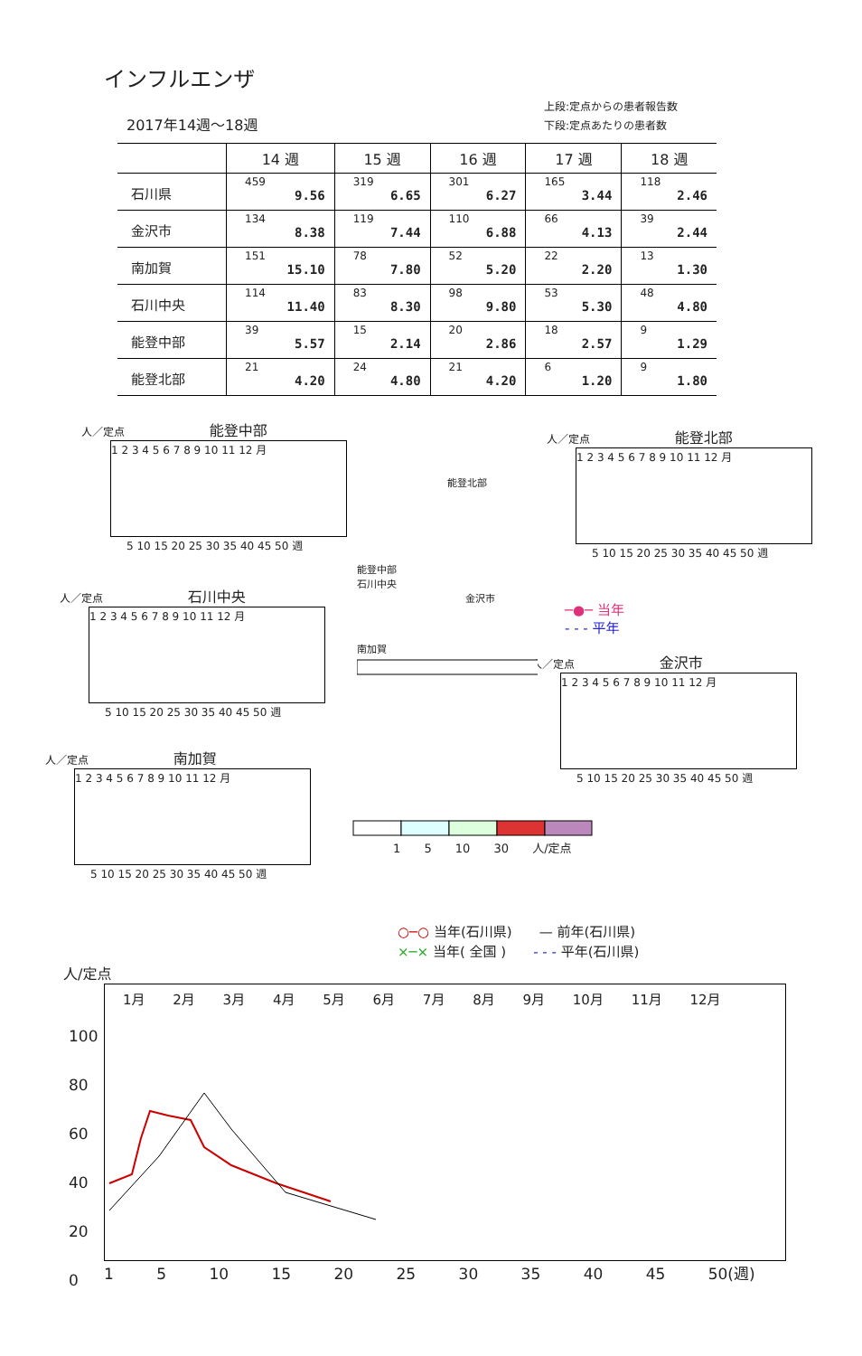インフルエンザ
2017年14週～18週
上段:定点からの患者報告数
下段:定点あたりの患者数
| | 14 週 | 15 週 | 16 週 | 17 週 | 18 週 |
| --- | --- | --- | --- | --- | --- |
| 石川県 | 459 9.56 | 319 6.65 | 301 6.27 | 165 3.44 | 118 2.46 |
| 金沢市 | 134 8.38 | 119 7.44 | 110 6.88 | 66 4.13 | 39 2.44 |
| 南加賀 | 151 15.10 | 78 7.80 | 52 5.20 | 22 2.20 | 13 1.30 |
| 石川中央 | 114 11.40 | 83 8.30 | 98 9.80 | 53 5.30 | 48 4.80 |
| 能登中部 | 39 5.57 | 15 2.14 | 20 2.86 | 18 2.57 | 9 1.29 |
| 能登北部 | 21 4.20 | 24 4.80 | 21 4.20 | 6 1.20 | 9 1.80 |
人／定点 能登中部
1 2 3 4 5 6 7 8 9 10 11 12 月
5 10 15 20 25 30 35 40 45 50 週
人／定点 能登北部
1 2 3 4 5 6 7 8 9 10 11 12 月
5 10 15 20 25 30 35 40 45 50 週
人／定点 石川中央
1 2 3 4 5 6 7 8 9 10 11 12 月
5 10 15 20 25 30 35 40 45 50 週
人／定点 金沢市
1 2 3 4 5 6 7 8 9 10 11 12 月
5 10 15 20 25 30 35 40 45 50 週
人／定点 南加賀
1 2 3 4 5 6 7 8 9 10 11 12 月
5 10 15 20 25 30 35 40 45 50 週
能登北部
能登中部
石川中央
金沢市
南加賀
─●─ 当年
- - - 平年
1 5 10 30 人/定点
○─○ 当年(石川県)　　— 前年(石川県)
×─× 当年( 全国 )　　- - - 平年(石川県)
人/定点
1月 2月 3月 4月 5月 6月 7月 8月 9月 10月 11月 12月
100
80
60
40
20
0
1 5 10 15 20 25 30 35 40 45 50(週)